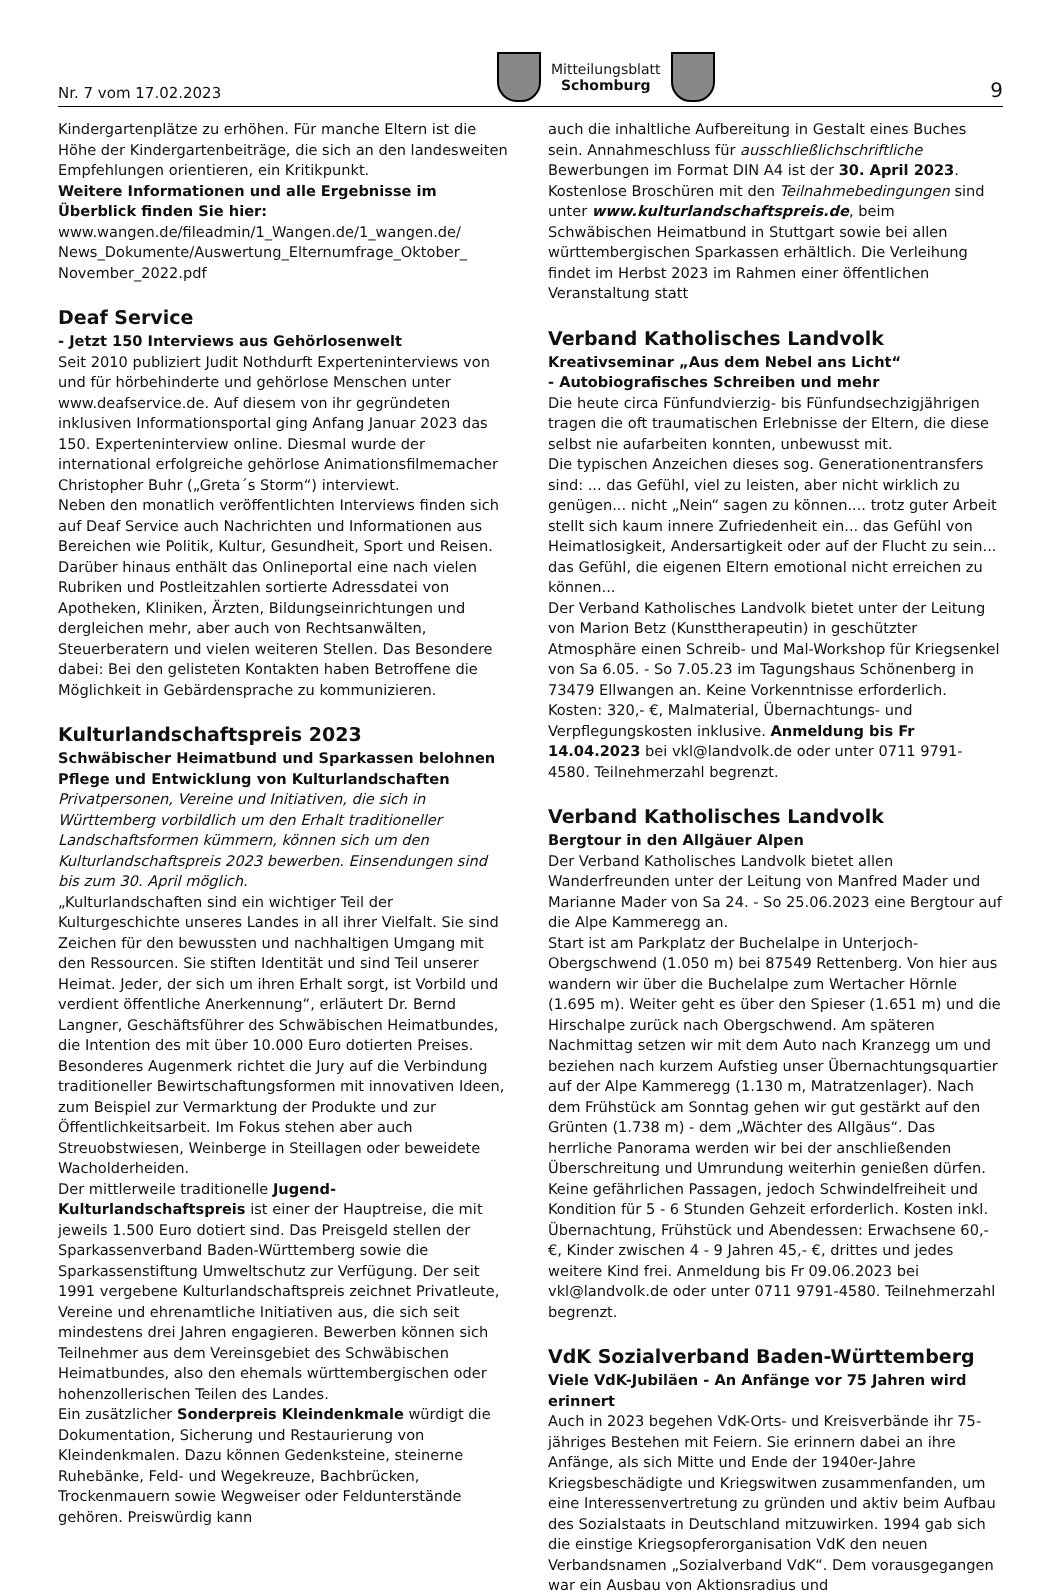Nr. 7 vom 17.02.2023
Mitteilungsblatt
Schomburg
9
Kindergartenplätze zu erhöhen. Für manche Eltern ist die Höhe der Kindergartenbeiträge, die sich an den landesweiten Empfehlungen orientieren, ein Kritikpunkt.
Weitere Informationen und alle Ergebnisse im Überblick finden Sie hier:
www.wangen.de/fileadmin/1_Wangen.de/1_wangen.de/ News_Dokumente/Auswertung_Elternumfrage_Oktober_ November_2022.pdf
Deaf Service
- Jetzt 150 Interviews aus Gehörlosenwelt
Seit 2010 publiziert Judit Nothdurft Experteninterviews von und für hörbehinderte und gehörlose Menschen unter www.deafservice.de. Auf diesem von ihr gegründeten inklusiven Informationsportal ging Anfang Januar 2023 das 150. Experteninterview online. Diesmal wurde der international erfolgreiche gehörlose Animationsfilmemacher Christopher Buhr („Greta´s Storm“) interviewt.
Neben den monatlich veröffentlichten Interviews finden sich auf Deaf Service auch Nachrichten und Informationen aus Bereichen wie Politik, Kultur, Gesundheit, Sport und Reisen. Darüber hinaus enthält das Onlineportal eine nach vielen Rubriken und Postleitzahlen sortierte Adressdatei von Apotheken, Kliniken, Ärzten, Bildungseinrichtungen und dergleichen mehr, aber auch von Rechtsanwälten, Steuerberatern und vielen weiteren Stellen. Das Besondere dabei: Bei den gelisteten Kontakten haben Betroffene die Möglichkeit in Gebärdensprache zu kommunizieren.
Kulturlandschaftspreis 2023
Schwäbischer Heimatbund und Sparkassen belohnen Pflege und Entwicklung von Kulturlandschaften
Privatpersonen, Vereine und Initiativen, die sich in Württemberg vorbildlich um den Erhalt traditioneller Landschaftsformen kümmern, können sich um den Kulturlandschaftspreis 2023 bewerben. Einsendungen sind bis zum 30. April möglich.
„Kulturlandschaften sind ein wichtiger Teil der Kulturgeschichte unseres Landes in all ihrer Vielfalt. Sie sind Zeichen für den bewussten und nachhaltigen Umgang mit den Ressourcen. Sie stiften Identität und sind Teil unserer Heimat. Jeder, der sich um ihren Erhalt sorgt, ist Vorbild und verdient öffentliche Anerkennung“, erläutert Dr. Bernd Langner, Geschäftsführer des Schwäbischen Heimatbundes, die Intention des mit über 10.000 Euro dotierten Preises. Besonderes Augenmerk richtet die Jury auf die Verbindung traditioneller Bewirtschaftungsformen mit innovativen Ideen, zum Beispiel zur Vermarktung der Produkte und zur Öffentlichkeitsarbeit. Im Fokus stehen aber auch Streuobstwiesen, Weinberge in Steillagen oder beweidete Wacholderheiden.
Der mittlerweile traditionelle Jugend-Kulturlandschaftspreis ist einer der Hauptreise, die mit jeweils 1.500 Euro dotiert sind. Das Preisgeld stellen der Sparkassenverband Baden-Württemberg sowie die Sparkassenstiftung Umweltschutz zur Verfügung. Der seit 1991 vergebene Kulturlandschaftspreis zeichnet Privatleute, Vereine und ehrenamtliche Initiativen aus, die sich seit mindestens drei Jahren engagieren. Bewerben können sich Teilnehmer aus dem Vereinsgebiet des Schwäbischen Heimatbundes, also den ehemals württembergischen oder hohenzollerischen Teilen des Landes.
Ein zusätzlicher Sonderpreis Kleindenkmale würdigt die Dokumentation, Sicherung und Restaurierung von Kleindenkmalen. Dazu können Gedenksteine, steinerne Ruhebänke, Feld- und Wegekreuze, Bachbrücken, Trockenmauern sowie Wegweiser oder Feldunterstände gehören. Preiswürdig kann
auch die inhaltliche Aufbereitung in Gestalt eines Buches sein. Annahmeschluss für ausschließlichschriftliche Bewerbungen im Format DIN A4 ist der 30. April 2023. Kostenlose Broschüren mit den Teilnahmebedingungen sind unter www.kulturlandschaftspreis.de, beim Schwäbischen Heimatbund in Stuttgart sowie bei allen württembergischen Sparkassen erhältlich. Die Verleihung findet im Herbst 2023 im Rahmen einer öffentlichen Veranstaltung statt
Verband Katholisches Landvolk
Kreativseminar „Aus dem Nebel ans Licht“
- Autobiografisches Schreiben und mehr
Die heute circa Fünfundvierzig- bis Fünfundsechzigjährigen tragen die oft traumatischen Erlebnisse der Eltern, die diese selbst nie aufarbeiten konnten, unbewusst mit.
Die typischen Anzeichen dieses sog. Generationentransfers sind: ... das Gefühl, viel zu leisten, aber nicht wirklich zu genügen... nicht „Nein“ sagen zu können.... trotz guter Arbeit stellt sich kaum innere Zufriedenheit ein... das Gefühl von Heimatlosigkeit, Andersartigkeit oder auf der Flucht zu sein... das Gefühl, die eigenen Eltern emotional nicht erreichen zu können...
Der Verband Katholisches Landvolk bietet unter der Leitung von Marion Betz (Kunsttherapeutin) in geschützter Atmosphäre einen Schreib- und Mal-Workshop für Kriegsenkel von Sa 6.05. - So 7.05.23 im Tagungshaus Schönenberg in 73479 Ellwangen an. Keine Vorkenntnisse erforderlich. Kosten: 320,- €, Malmaterial, Übernachtungs- und Verpflegungskosten inklusive. Anmeldung bis Fr 14.04.2023 bei vkl@landvolk.de oder unter 0711 9791-4580. Teilnehmerzahl begrenzt.
Verband Katholisches Landvolk
Bergtour in den Allgäuer Alpen
Der Verband Katholisches Landvolk bietet allen Wanderfreunden unter der Leitung von Manfred Mader und Marianne Mader von Sa 24. - So 25.06.2023 eine Bergtour auf die Alpe Kammeregg an.
Start ist am Parkplatz der Buchelalpe in Unterjoch-Obergschwend (1.050 m) bei 87549 Rettenberg. Von hier aus wandern wir über die Buchelalpe zum Wertacher Hörnle (1.695 m). Weiter geht es über den Spieser (1.651 m) und die Hirschalpe zurück nach Obergschwend. Am späteren Nachmittag setzen wir mit dem Auto nach Kranzegg um und beziehen nach kurzem Aufstieg unser Übernachtungsquartier auf der Alpe Kammeregg (1.130 m, Matratzenlager). Nach dem Frühstück am Sonntag gehen wir gut gestärkt auf den Grünten (1.738 m) - dem „Wächter des Allgäus“. Das herrliche Panorama werden wir bei der anschließenden Überschreitung und Umrundung weiterhin genießen dürfen. Keine gefährlichen Passagen, jedoch Schwindelfreiheit und Kondition für 5 - 6 Stunden Gehzeit erforderlich. Kosten inkl. Übernachtung, Frühstück und Abendessen: Erwachsene 60,- €, Kinder zwischen 4 - 9 Jahren 45,- €, drittes und jedes weitere Kind frei. Anmeldung bis Fr 09.06.2023 bei vkl@landvolk.de oder unter 0711 9791-4580. Teilnehmerzahl begrenzt.
VdK Sozialverband Baden-Württemberg
Viele VdK-Jubiläen - An Anfänge vor 75 Jahren wird erinnert
Auch in 2023 begehen VdK-Orts- und Kreisverbände ihr 75-jähriges Bestehen mit Feiern. Sie erinnern dabei an ihre Anfänge, als sich Mitte und Ende der 1940er-Jahre Kriegsbeschädigte und Kriegswitwen zusammenfanden, um eine Interessenvertretung zu gründen und aktiv beim Aufbau des Sozialstaats in Deutschland mitzuwirken. 1994 gab sich die einstige Kriegsopferorganisation VdK den neuen Verbandsnamen „Sozialverband VdK“. Dem vorausgegangen war ein Ausbau von Aktionsradius und